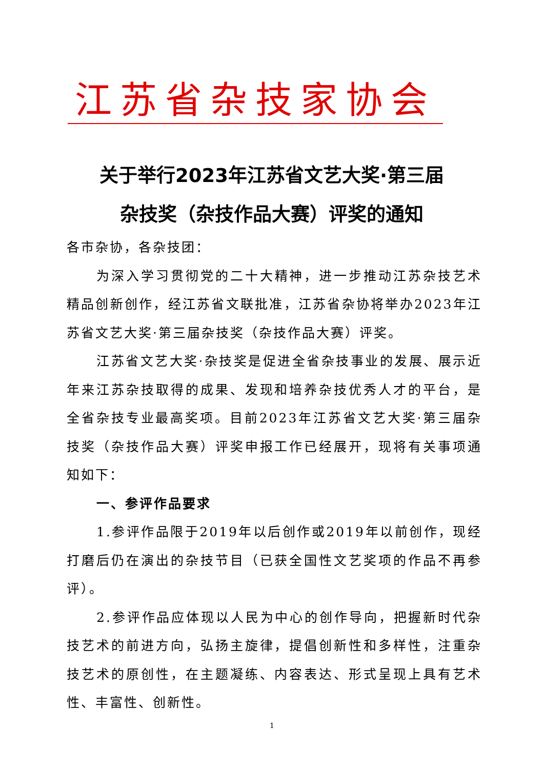江苏省杂技家协会
关于举行2023年江苏省文艺大奖·第三届
杂技奖（杂技作品大赛）评奖的通知
各市杂协，各杂技团：
为深入学习贯彻党的二十大精神，进一步推动江苏杂技艺术精品创新创作，经江苏省文联批准，江苏省杂协将举办2023年江苏省文艺大奖·第三届杂技奖（杂技作品大赛）评奖。
江苏省文艺大奖·杂技奖是促进全省杂技事业的发展、展示近年来江苏杂技取得的成果、发现和培养杂技优秀人才的平台，是全省杂技专业最高奖项。目前2023年江苏省文艺大奖·第三届杂技奖（杂技作品大赛）评奖申报工作已经展开，现将有关事项通知如下：
一、参评作品要求
1.参评作品限于2019年以后创作或2019年以前创作，现经打磨后仍在演出的杂技节目（已获全国性文艺奖项的作品不再参评）。
2.参评作品应体现以人民为中心的创作导向，把握新时代杂技艺术的前进方向，弘扬主旋律，提倡创新性和多样性，注重杂技艺术的原创性，在主题凝练、内容表达、形式呈现上具有艺术性、丰富性、创新性。
1